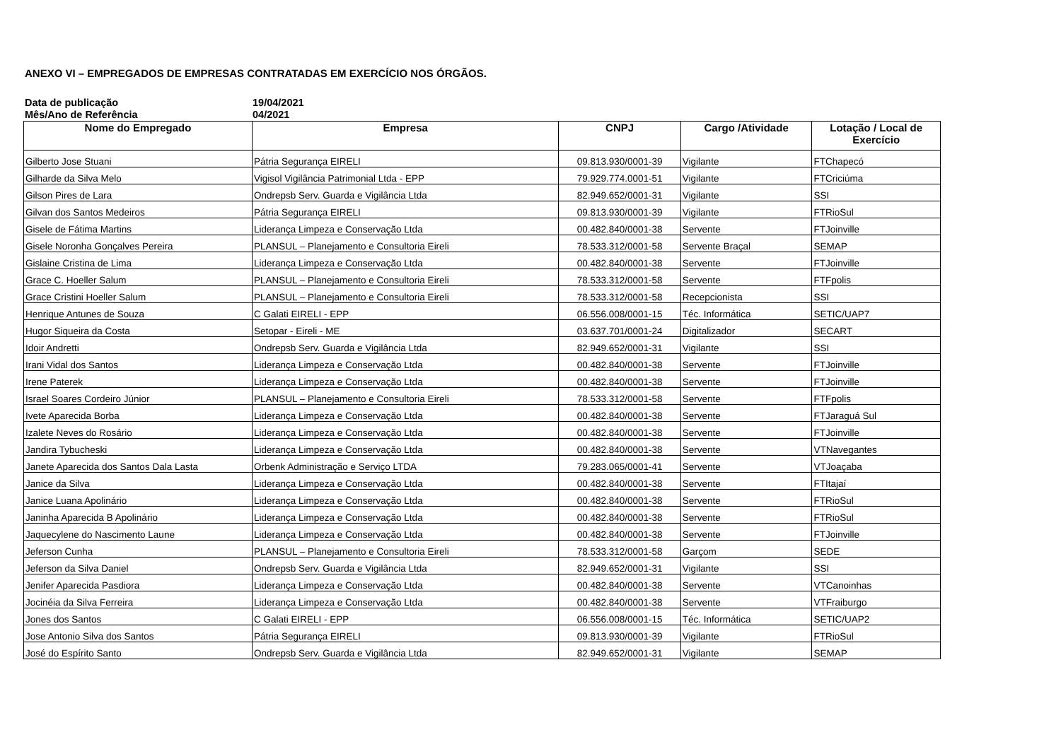ANEXO VI – EMPREGADOS DE EMPRESAS CONTRATADAS EM EXERCÍCIO NOS ÓRGÃOS.
Data de publicação 19/04/2021
Mês/Ano de Referência 04/2021
| Nome do Empregado | Empresa | CNPJ | Cargo /Atividade | Lotação / Local de Exercício |
| --- | --- | --- | --- | --- |
| Gilberto Jose Stuani | Pátria Segurança EIRELI | 09.813.930/0001-39 | Vigilante | FTChapecó |
| Gilharde da Silva Melo | Vigisol Vigilância Patrimonial Ltda - EPP | 79.929.774.0001-51 | Vigilante | FTCriciúma |
| Gilson Pires de Lara | Ondrepsb Serv. Guarda e Vigilância Ltda | 82.949.652/0001-31 | Vigilante | SSI |
| Gilvan dos Santos Medeiros | Pátria Segurança EIRELI | 09.813.930/0001-39 | Vigilante | FTRioSul |
| Gisele de Fátima Martins | Liderança Limpeza e Conservação Ltda | 00.482.840/0001-38 | Servente | FTJoinville |
| Gisele Noronha Gonçalves Pereira | PLANSUL – Planejamento e Consultoria Eireli | 78.533.312/0001-58 | Servente Braçal | SEMAP |
| Gislaine Cristina de Lima | Liderança Limpeza e Conservação Ltda | 00.482.840/0001-38 | Servente | FTJoinville |
| Grace C. Hoeller Salum | PLANSUL – Planejamento e Consultoria Eireli | 78.533.312/0001-58 | Servente | FTFpolis |
| Grace Cristini Hoeller Salum | PLANSUL – Planejamento e Consultoria Eireli | 78.533.312/0001-58 | Recepcionista | SSI |
| Henrique Antunes de Souza | C Galati EIRELI - EPP | 06.556.008/0001-15 | Téc. Informática | SETIC/UAP7 |
| Hugor Siqueira da Costa | Setopar - Eireli - ME | 03.637.701/0001-24 | Digitalizador | SECART |
| Idoir Andretti | Ondrepsb Serv. Guarda e Vigilância Ltda | 82.949.652/0001-31 | Vigilante | SSI |
| Irani Vidal dos Santos | Liderança Limpeza e Conservação Ltda | 00.482.840/0001-38 | Servente | FTJoinville |
| Irene Paterek | Liderança Limpeza e Conservação Ltda | 00.482.840/0001-38 | Servente | FTJoinville |
| Israel Soares Cordeiro Júnior | PLANSUL – Planejamento e Consultoria Eireli | 78.533.312/0001-58 | Servente | FTFpolis |
| Ivete Aparecida Borba | Liderança Limpeza e Conservação Ltda | 00.482.840/0001-38 | Servente | FTJaraguá Sul |
| Izalete Neves do Rosário | Liderança Limpeza e Conservação Ltda | 00.482.840/0001-38 | Servente | FTJoinville |
| Jandira Tybucheski | Liderança Limpeza e Conservação Ltda | 00.482.840/0001-38 | Servente | VTNavegantes |
| Janete Aparecida dos Santos Dala Lasta | Orbenk Administração e Serviço LTDA | 79.283.065/0001-41 | Servente | VTJoaçaba |
| Janice da Silva | Liderança Limpeza e Conservação Ltda | 00.482.840/0001-38 | Servente | FTItajaí |
| Janice Luana Apolinário | Liderança Limpeza e Conservação Ltda | 00.482.840/0001-38 | Servente | FTRioSul |
| Janinha Aparecida B Apolinário | Liderança Limpeza e Conservação Ltda | 00.482.840/0001-38 | Servente | FTRioSul |
| Jaquecylene do Nascimento Laune | Liderança Limpeza e Conservação Ltda | 00.482.840/0001-38 | Servente | FTJoinville |
| Jeferson Cunha | PLANSUL – Planejamento e Consultoria Eireli | 78.533.312/0001-58 | Garçom | SEDE |
| Jeferson da Silva Daniel | Ondrepsb Serv. Guarda e Vigilância Ltda | 82.949.652/0001-31 | Vigilante | SSI |
| Jenifer Aparecida Pasdiora | Liderança Limpeza e Conservação Ltda | 00.482.840/0001-38 | Servente | VTCanoinhas |
| Jocinéia da Silva Ferreira | Liderança Limpeza e Conservação Ltda | 00.482.840/0001-38 | Servente | VTFraiburgo |
| Jones dos Santos | C Galati EIRELI - EPP | 06.556.008/0001-15 | Téc. Informática | SETIC/UAP2 |
| Jose Antonio Silva dos Santos | Pátria Segurança EIRELI | 09.813.930/0001-39 | Vigilante | FTRioSul |
| José do Espírito Santo | Ondrepsb Serv. Guarda e Vigilância Ltda | 82.949.652/0001-31 | Vigilante | SEMAP |